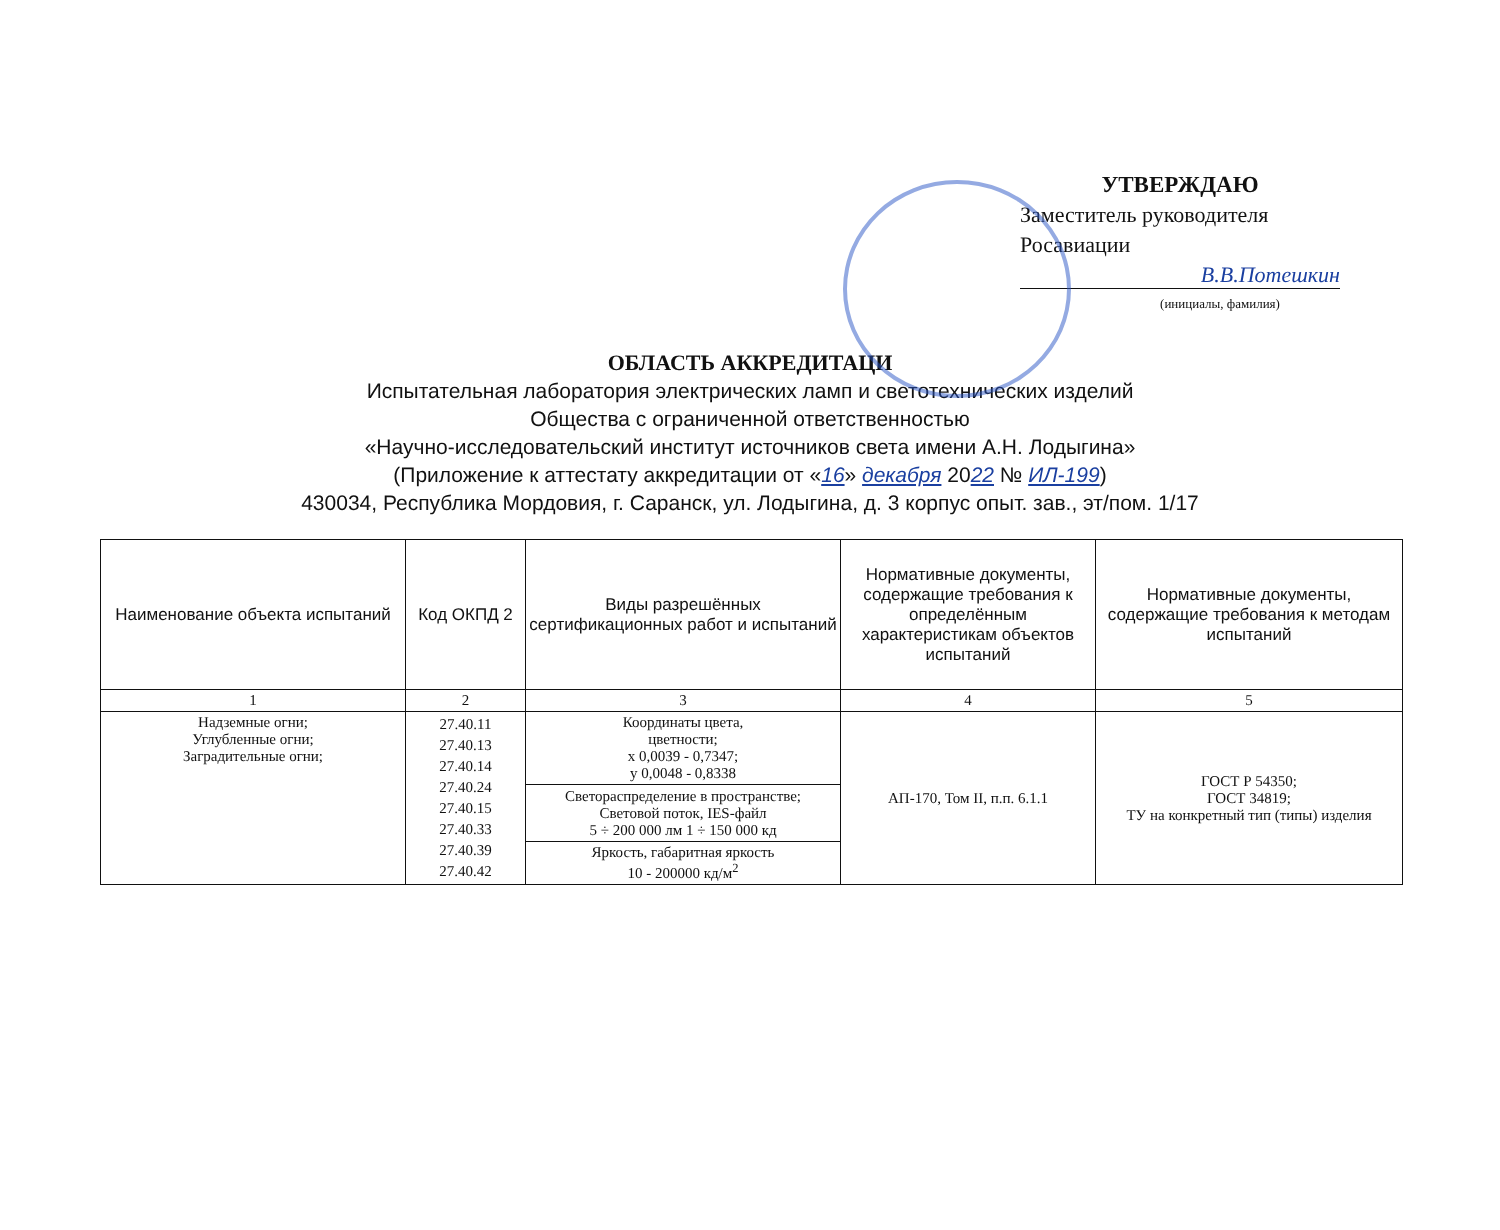УТВЕРЖДАЮ
Заместитель руководителя
Росавиации
В.В.Потешкин
(инициалы, фамилия)
ОБЛАСТЬ АККРЕДИТАЦИ
Испытательная лаборатория электрических ламп и светотехнических изделий
Общества с ограниченной ответственностью
«Научно-исследовательский институт источников света имени А.Н. Лодыгина»
(Приложение к аттестату аккредитации от «16» декабря 2022 № ИЛ-199)
430034, Республика Мордовия, г. Саранск, ул. Лодыгина, д. 3 корпус опыт. зав., эт/пом. 1/17
| Наименование объекта испытаний | Код ОКПД 2 | Виды разрешённых сертификационных работ и испытаний | Нормативные документы, содержащие требования к определённым характеристикам объектов испытаний | Нормативные документы, содержащие требования к методам испытаний |
| --- | --- | --- | --- | --- |
| 1 | 2 | 3 | 4 | 5 |
| Надземные огни; Углубленные огни; Заградительные огни; | 27.40.11 27.40.13 27.40.14 27.40.24 27.40.15 27.40.33 27.40.39 27.40.42 | Координаты цвета, цветности; x 0,0039 - 0,7347; y 0,0048 - 0,8338 | АП-170, Том II, п.п. 6.1.1 | ГОСТ Р 54350; ГОСТ 34819; ТУ на конкретный тип (типы) изделия |
| | | Светораспределение в пространстве; Световой поток, IES-файл 5 ÷ 200 000 лм 1 ÷ 150 000 кд | | |
| | | Яркость, габаритная яркость 10 - 200000 кд/м<sup>2</sup> | | |